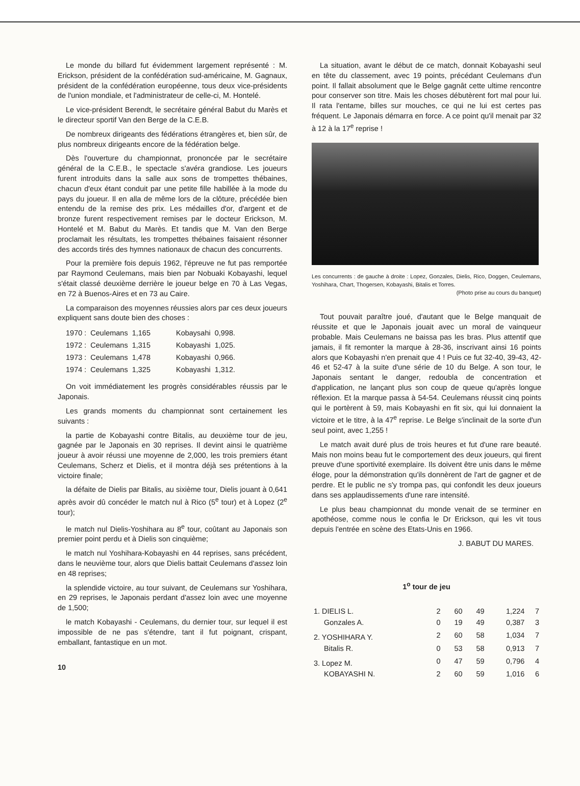Le monde du billard fut évidemment largement représenté : M. Erickson, président de la confédération sud-américaine, M. Gagnaux, président de la confédération européenne, tous deux vice-présidents de l'union mondiale, et l'administrateur de celle-ci, M. Hontelé.
Le vice-président Berendt, le secrétaire général Babut du Marès et le directeur sportif Van den Berge de la C.E.B.
De nombreux dirigeants des fédérations étrangères et, bien sûr, de plus nombreux dirigeants encore de la fédération belge.
Dès l'ouverture du championnat, prononcée par le secrétaire général de la C.E.B., le spectacle s'avéra grandiose. Les joueurs furent introduits dans la salle aux sons de trompettes thébaines, chacun d'eux étant conduit par une petite fille habillée à la mode du pays du joueur. Il en alla de même lors de la clôture, précédée bien entendu de la remise des prix. Les médailles d'or, d'argent et de bronze furent respectivement remises par le docteur Erickson, M. Hontelé et M. Babut du Marès. Et tandis que M. Van den Berge proclamait les résultats, les trompettes thébaines faisaient résonner des accords tirés des hymnes nationaux de chacun des concurrents.
Pour la première fois depuis 1962, l'épreuve ne fut pas remportée par Raymond Ceulemans, mais bien par Nobuaki Kobayashi, lequel s'était classé deuxième derrière le joueur belge en 70 à Las Vegas, en 72 à Buenos-Aires et en 73 au Caire.
La comparaison des moyennes réussies alors par ces deux joueurs expliquent sans doute bien des choses :
| 1970 : | Ceulemans | 1,165 | Kobaysahi | 0,998. |
| 1972 : | Ceulemans | 1,315 | Kobayashi | 1,025. |
| 1973 : | Ceulemans | 1,478 | Kobayashi | 0,966. |
| 1974 : | Ceulemans | 1,325 | Kobayashi | 1,312. |
On voit immédiatement les progrès considérables réussis par le Japonais.
Les grands moments du championnat sont certainement les suivants :
la partie de Kobayashi contre Bitalis, au deuxième tour de jeu, gagnée par le Japonais en 30 reprises. Il devint ainsi le quatrième joueur à avoir réussi une moyenne de 2,000, les trois premiers étant Ceulemans, Scherz et Dielis, et il montra déjà ses prétentions à la victoire finale;
la défaite de Dielis par Bitalis, au sixième tour, Dielis jouant à 0,641 après avoir dû concéder le match nul à Rico (5<sup>e</sup> tour) et à Lopez (2<sup>e</sup> tour);
le match nul Dielis-Yoshihara au 8<sup>e</sup> tour, coûtant au Japonais son premier point perdu et à Dielis son cinquième;
le match nul Yoshihara-Kobayashi en 44 reprises, sans précédent, dans le neuvième tour, alors que Dielis battait Ceulemans d'assez loin en 48 reprises;
la splendide victoire, au tour suivant, de Ceulemans sur Yoshihara, en 29 reprises, le Japonais perdant d'assez loin avec une moyenne de 1,500;
le match Kobayashi - Ceulemans, du dernier tour, sur lequel il est impossible de ne pas s'étendre, tant il fut poignant, crispant, emballant, fantastique en un mot.
10
La situation, avant le début de ce match, donnait Kobayashi seul en tête du classement, avec 19 points, précédant Ceulemans d'un point. Il fallait absolument que le Belge gagnât cette ultime rencontre pour conserver son titre. Mais les choses débutèrent fort mal pour lui. Il rata l'entame, billes sur mouches, ce qui ne lui est certes pas fréquent. Le Japonais démarra en force. A ce point qu'il menait par 32 à 12 à la 17<sup>e</sup> reprise !
Les concurrents : de gauche à droite : Lopez, Gonzales, Dielis, Rico, Doggen, Ceulemans, Yoshihara, Chart, Thogersen, Kobayashi, Bitalis et Torres.
(Photo prise au cours du banquet)
Tout pouvait paraître joué, d'autant que le Belge manquait de réussite et que le Japonais jouait avec un moral de vainqueur probable. Mais Ceulemans ne baissa pas les bras. Plus attentif que jamais, il fit remonter la marque à 28-36, inscrivant ainsi 16 points alors que Kobayashi n'en prenait que 4 ! Puis ce fut 32-40, 39-43, 42-46 et 52-47 à la suite d'une série de 10 du Belge. A son tour, le Japonais sentant le danger, redoubla de concentration et d'application, ne lançant plus son coup de queue qu'après longue réflexion. Et la marque passa à 54-54. Ceulemans réussit cinq points qui le portèrent à 59, mais Kobayashi en fit six, qui lui donnaient la victoire et le titre, à la 47<sup>e</sup> reprise. Le Belge s'inclinait de la sorte d'un seul point, avec 1,255 !
Le match avait duré plus de trois heures et fut d'une rare beauté. Mais non moins beau fut le comportement des deux joueurs, qui firent preuve d'une sportivité exemplaire. Ils doivent être unis dans le même éloge, pour la démonstration qu'ils donnèrent de l'art de gagner et de perdre. Et le public ne s'y trompa pas, qui confondit les deux joueurs dans ses applaudissements d'une rare intensité.
Le plus beau championnat du monde venait de se terminer en apothéose, comme nous le confia le Dr Erickson, qui les vit tous depuis l'entrée en scène des Etats-Unis en 1966.
J. BABUT DU MARES.
1<sup>o</sup> tour de jeu
| 1. DIELIS L. | 2 | 60 | 49 | 1,224 | 7 |
| Gonzales A. | 0 | 19 | 49 | 0,387 | 3 |
| 2. YOSHIHARA Y. | 2 | 60 | 58 | 1,034 | 7 |
| Bitalis R. | 0 | 53 | 58 | 0,913 | 7 |
| 3. Lopez M. | 0 | 47 | 59 | 0,796 | 4 |
| KOBAYASHI N. | 2 | 60 | 59 | 1,016 | 6 |